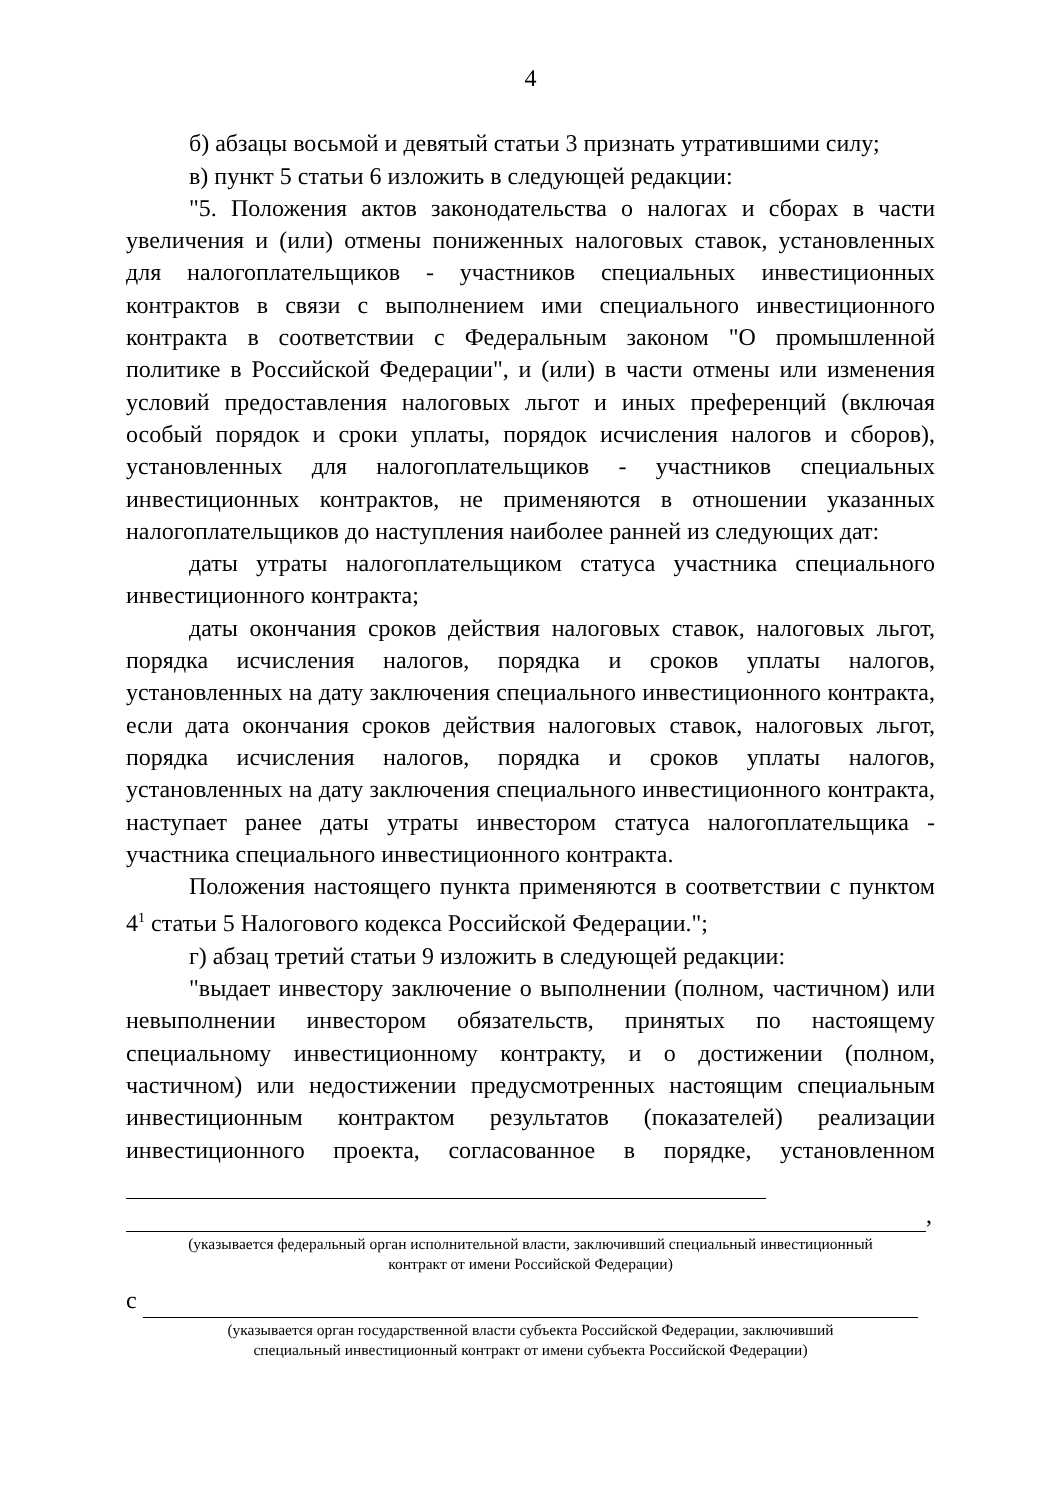4
б) абзацы восьмой и девятый статьи 3 признать утратившими силу;
в) пункт 5 статьи 6 изложить в следующей редакции:
"5. Положения актов законодательства о налогах и сборах в части увеличения и (или) отмены пониженных налоговых ставок, установленных для налогоплательщиков - участников специальных инвестиционных контрактов в связи с выполнением ими специального инвестиционного контракта в соответствии с Федеральным законом "О промышленной политике в Российской Федерации", и (или) в части отмены или изменения условий предоставления налоговых льгот и иных преференций (включая особый порядок и сроки уплаты, порядок исчисления налогов и сборов), установленных для налогоплательщиков - участников специальных инвестиционных контрактов, не применяются в отношении указанных налогоплательщиков до наступления наиболее ранней из следующих дат:
даты утраты налогоплательщиком статуса участника специального инвестиционного контракта;
даты окончания сроков действия налоговых ставок, налоговых льгот, порядка исчисления налогов, порядка и сроков уплаты налогов, установленных на дату заключения специального инвестиционного контракта, если дата окончания сроков действия налоговых ставок, налоговых льгот, порядка исчисления налогов, порядка и сроков уплаты налогов, установленных на дату заключения специального инвестиционного контракта, наступает ранее даты утраты инвестором статуса налогоплательщика - участника специального инвестиционного контракта.
Положения настоящего пункта применяются в соответствии с пунктом 4<sup>1</sup> статьи 5 Налогового кодекса Российской Федерации.";
г) абзац третий статьи 9 изложить в следующей редакции:
"выдает инвестору заключение о выполнении (полном, частичном) или невыполнении инвестором обязательств, принятых по настоящему специальному инвестиционному контракту, и о достижении (полном, частичном) или недостижении предусмотренных настоящим специальным инвестиционным контрактом результатов (показателей) реализации инвестиционного проекта, согласованное в порядке, установленном
,
(указывается федеральный орган исполнительной власти, заключивший специальный инвестиционный
контракт от имени Российской Федерации)
с
(указывается орган государственной власти субъекта Российской Федерации, заключивший
специальный инвестиционный контракт от имени субъекта Российской Федерации)